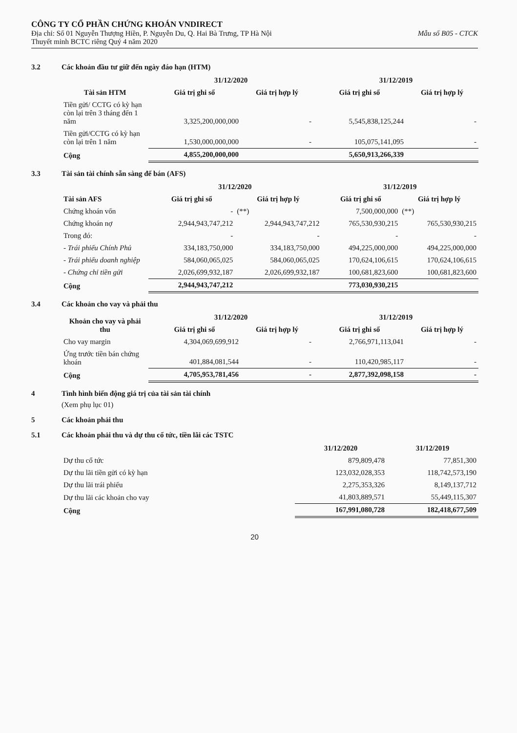CÔNG TY CỔ PHẦN CHỨNG KHOÁN VNDIRECT
Địa chỉ: Số 01 Nguyễn Thượng Hiền, P. Nguyễn Du, Q. Hai Bà Trưng, TP Hà Nội Mẫu số B05 - CTCK
Thuyết minh BCTC riêng Quý 4 năm 2020
3.2 Các khoản đầu tư giữ đến ngày đáo hạn (HTM)
| Tài sản HTM | 31/12/2020 | | 31/12/2019 | |
| --- | --- | --- | --- | --- |
| | Giá trị ghi sổ | Giá trị hợp lý | Giá trị ghi sổ | Giá trị hợp lý |
| Tiền gửi/ CCTG có kỳ hạn còn lại trên 3 tháng đến 1 năm | 3,325,200,000,000 | - | 5,545,838,125,244 | - |
| Tiền gửi/CCTG có kỳ hạn còn lại trên 1 năm | 1,530,000,000,000 | - | 105,075,141,095 | - |
| Cộng | 4,855,200,000,000 | | 5,650,913,266,339 | |
3.3 Tài sản tài chính sẵn sàng để bán (AFS)
| Tài sản AFS | 31/12/2020 | | 31/12/2019 | |
| --- | --- | --- | --- | --- |
| | Giá trị ghi sổ | Giá trị hợp lý | Giá trị ghi sổ | Giá trị hợp lý |
| Chứng khoán vốn | - | (**) | 7,500,000,000 | (**) |
| Chứng khoán nợ | 2,944,943,747,212 | 2,944,943,747,212 | 765,530,930,215 | 765,530,930,215 |
| Trong đó: | - | - | - | - |
| - Trái phiếu Chính Phủ | 334,183,750,000 | 334,183,750,000 | 494,225,000,000 | 494,225,000,000 |
| - Trái phiếu doanh nghiệp | 584,060,065,025 | 584,060,065,025 | 170,624,106,615 | 170,624,106,615 |
| - Chứng chỉ tiền gửi | 2,026,699,932,187 | 2,026,699,932,187 | 100,681,823,600 | 100,681,823,600 |
| Cộng | 2,944,943,747,212 | | 773,030,930,215 | |
3.4 Các khoản cho vay và phải thu
| Khoản cho vay và phải thu | 31/12/2020 | | 31/12/2019 | |
| --- | --- | --- | --- | --- |
| | Giá trị ghi sổ | Giá trị hợp lý | Giá trị ghi sổ | Giá trị hợp lý |
| Cho vay margin | 4,304,069,699,912 | - | 2,766,971,113,041 | - |
| Ứng trước tiền bán chứng khoán | 401,884,081,544 | - | 110,420,985,117 | - |
| Cộng | 4,705,953,781,456 | - | 2,877,392,098,158 | - |
4 Tình hình biến động giá trị của tài sản tài chính
(Xem phụ lục 01)
5 Các khoản phải thu
5.1 Các khoản phải thu và dự thu cổ tức, tiền lãi các TSTC
| | 31/12/2020 | 31/12/2019 |
| --- | --- | --- |
| Dự thu cổ tức | 879,809,478 | 77,851,300 |
| Dự thu lãi tiền gửi có kỳ hạn | 123,032,028,353 | 118,742,573,190 |
| Dự thu lãi trái phiếu | 2,275,353,326 | 8,149,137,712 |
| Dự thu lãi các khoản cho vay | 41,803,889,571 | 55,449,115,307 |
| Cộng | 167,991,080,728 | 182,418,677,509 |
20